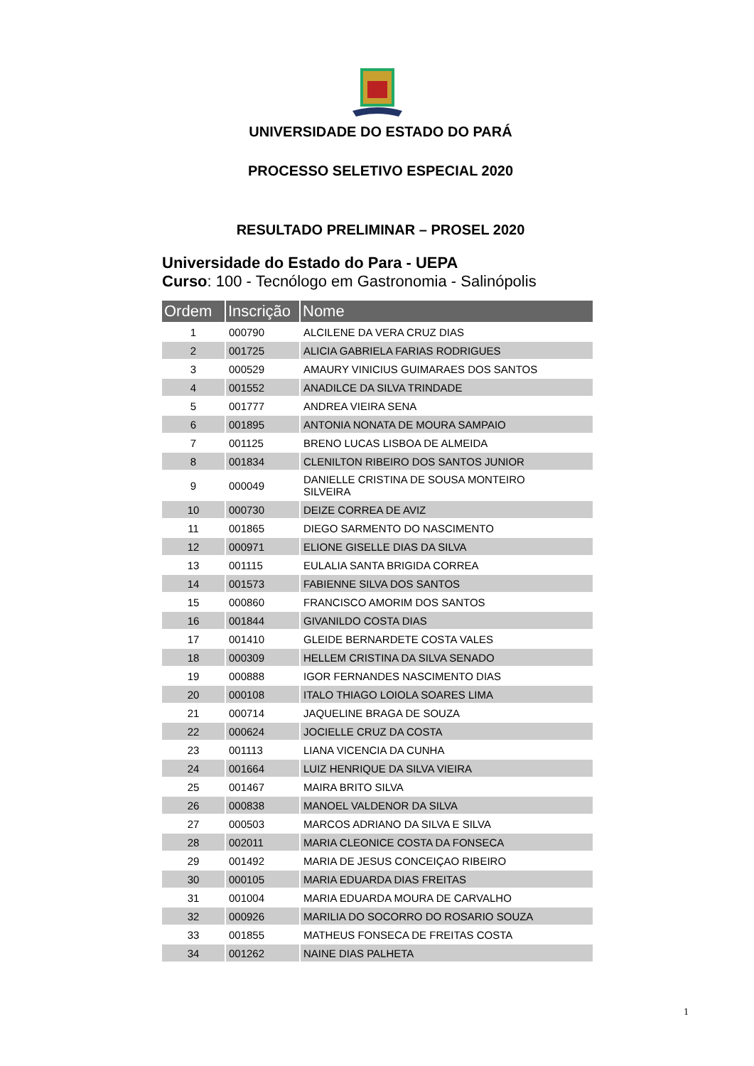UNIVERSIDADE DO ESTADO DO PARÁ
PROCESSO SELETIVO ESPECIAL 2020
RESULTADO PRELIMINAR – PROSEL 2020
Universidade do Estado do Para - UEPA
Curso: 100 - Tecnólogo em Gastronomia - Salinópolis
| Ordem | Inscrição | Nome |
| --- | --- | --- |
| 1 | 000790 | ALCILENE DA VERA CRUZ DIAS |
| 2 | 001725 | ALICIA GABRIELA FARIAS RODRIGUES |
| 3 | 000529 | AMAURY VINICIUS GUIMARAES DOS SANTOS |
| 4 | 001552 | ANADILCE DA SILVA TRINDADE |
| 5 | 001777 | ANDREA VIEIRA SENA |
| 6 | 001895 | ANTONIA NONATA DE MOURA SAMPAIO |
| 7 | 001125 | BRENO LUCAS LISBOA DE ALMEIDA |
| 8 | 001834 | CLENILTON RIBEIRO DOS SANTOS JUNIOR |
| 9 | 000049 | DANIELLE CRISTINA DE SOUSA MONTEIRO SILVEIRA |
| 10 | 000730 | DEIZE CORREA DE AVIZ |
| 11 | 001865 | DIEGO SARMENTO DO NASCIMENTO |
| 12 | 000971 | ELIONE GISELLE DIAS DA SILVA |
| 13 | 001115 | EULALIA SANTA BRIGIDA CORREA |
| 14 | 001573 | FABIENNE SILVA DOS SANTOS |
| 15 | 000860 | FRANCISCO AMORIM DOS SANTOS |
| 16 | 001844 | GIVANILDO COSTA DIAS |
| 17 | 001410 | GLEIDE BERNARDETE COSTA VALES |
| 18 | 000309 | HELLEM CRISTINA DA SILVA SENADO |
| 19 | 000888 | IGOR FERNANDES NASCIMENTO DIAS |
| 20 | 000108 | ITALO THIAGO LOIOLA SOARES LIMA |
| 21 | 000714 | JAQUELINE BRAGA DE SOUZA |
| 22 | 000624 | JOCIELLE CRUZ DA COSTA |
| 23 | 001113 | LIANA VICENCIA DA CUNHA |
| 24 | 001664 | LUIZ HENRIQUE DA SILVA VIEIRA |
| 25 | 001467 | MAIRA BRITO SILVA |
| 26 | 000838 | MANOEL VALDENOR DA SILVA |
| 27 | 000503 | MARCOS ADRIANO DA SILVA E SILVA |
| 28 | 002011 | MARIA CLEONICE COSTA DA FONSECA |
| 29 | 001492 | MARIA DE JESUS CONCEIÇAO RIBEIRO |
| 30 | 000105 | MARIA EDUARDA DIAS FREITAS |
| 31 | 001004 | MARIA EDUARDA MOURA DE CARVALHO |
| 32 | 000926 | MARILIA DO SOCORRO DO ROSARIO SOUZA |
| 33 | 001855 | MATHEUS FONSECA DE FREITAS COSTA |
| 34 | 001262 | NAINE DIAS PALHETA |
1